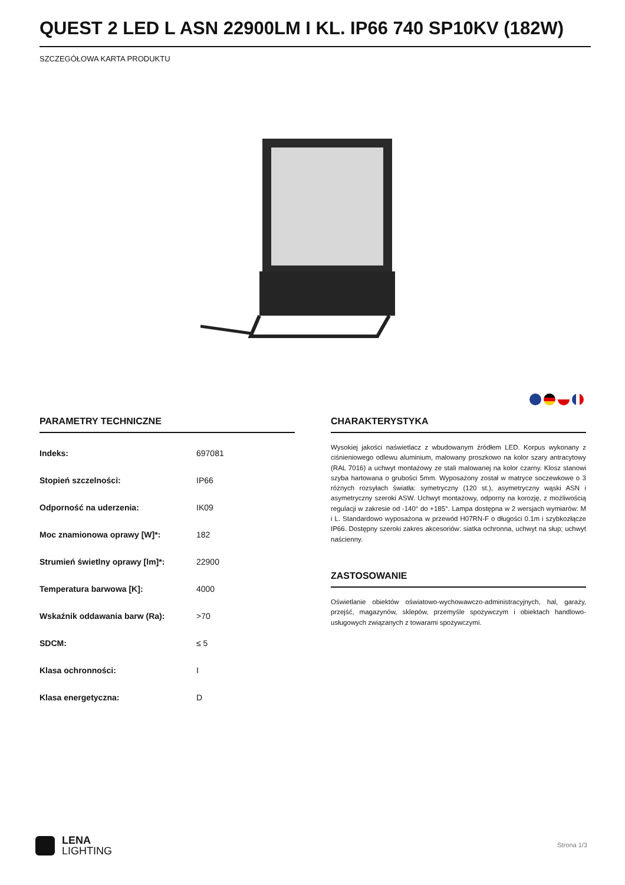QUEST 2 LED L ASN 22900LM I KL. IP66 740 SP10KV (182W)
SZCZEGÓŁOWA KARTA PRODUKTU
PARAMETRY TECHNICZNE
| Indeks: | 697081 |
| Stopień szczelności: | IP66 |
| Odporność na uderzenia: | IK09 |
| Moc znamionowa oprawy [W]*: | 182 |
| Strumień świetlny oprawy [lm]*: | 22900 |
| Temperatura barwowa [K]: | 4000 |
| Wskaźnik oddawania barw (Ra): | >70 |
| SDCM: | ≤ 5 |
| Klasa ochronności: | I |
| Klasa energetyczna: | D |
CHARAKTERYSTYKA
Wysokiej jakości naświetlacz z wbudowanym źródłem LED. Korpus wykonany z ciśnieniowego odlewu aluminium, malowany proszkowo na kolor szary antracytowy (RAL 7016) a uchwyt montażowy ze stali malowanej na kolor czarny. Klosz stanowi szyba hartowana o grubości 5mm. Wyposażony został w matryce soczewkowe o 3 różnych rozsyłach światła: symetryczny (120 st.), asymetryczny wąski ASN i asymetryczny szeroki ASW. Uchwyt montażowy, odporny na korozję, z możliwością regulacji w zakresie od -140° do +185°. Lampa dostępna w 2 wersjach wymiarów: M i L. Standardowo wyposażona w przewód H07RN-F o długości 0.1m i szybkozłącze IP66. Dostępny szeroki zakres akcesoriów: siatka ochronna, uchwyt na słup; uchwyt naścienny.
ZASTOSOWANIE
Oświetlanie obiektów oświatowo-wychowawczo-administracyjnych, hal, garaży, przejść, magazynów, sklepów, przemyśle spożywczym i obiektach handlowo-usługowych związanych z towarami spożywczymi.
LENA
LIGHTING
Strona 1/3